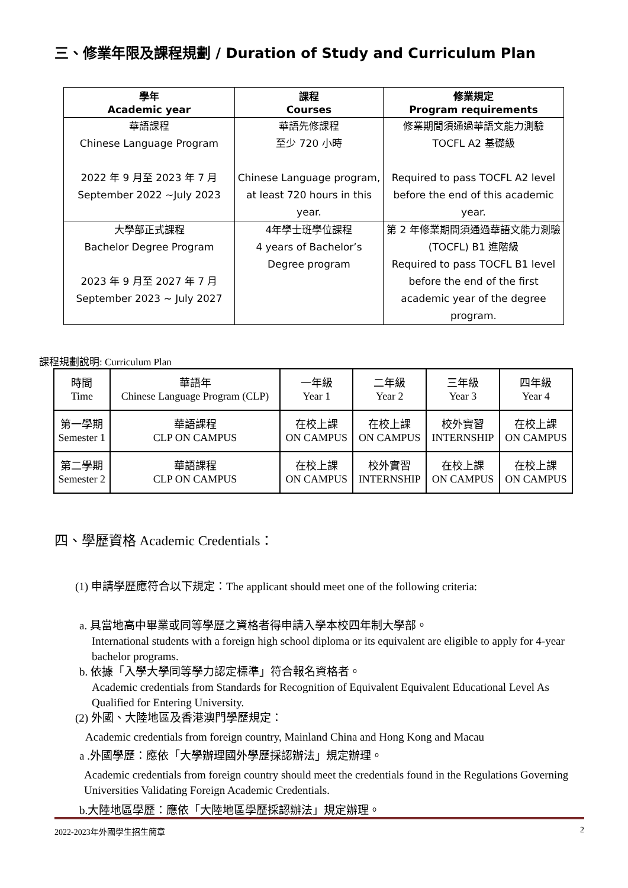三、修業年限及課程規劃 / Duration of Study and Curriculum Plan
| 學年 Academic year | 課程 Courses | 修業規定 Program requirements |
| --- | --- | --- |
| 華語課程 Chinese Language Program 2022 年 9 月至 2023 年 7 月 September 2022 ~July 2023 | 華語先修課程 至少 720 小時 Chinese Language program, at least 720 hours in this year. | 修業期間須通過華語文能力測驗 TOCFL A2 基礎級 Required to pass TOCFL A2 level before the end of this academic year. |
| 大學部正式課程 Bachelor Degree Program 2023 年 9 月至 2027 年 7 月 September 2023 ~ July 2027 | 4年學士班學位課程 4 years of Bachelor’s Degree program | 第 2 年修業期間須通過華語文能力測驗(TOCFL) B1 進階級 Required to pass TOCFL B1 level before the end of the first academic year of the degree program. |
課程規劃說明: Curriculum Plan
| 時間 Time | 華語年 Chinese Language Program (CLP) | 一年級 Year 1 | 二年級 Year 2 | 三年級 Year 3 | 四年級 Year 4 |
| 第一學期 Semester 1 | 華語課程 CLP ON CAMPUS | 在校上課 ON CAMPUS | 在校上課 ON CAMPUS | 校外實習 INTERNSHIP | 在校上課 ON CAMPUS |
| 第二學期 Semester 2 | 華語課程 CLP ON CAMPUS | 在校上課 ON CAMPUS | 校外實習 INTERNSHIP | 在校上課 ON CAMPUS | 在校上課 ON CAMPUS |
四、學歷資格 Academic Credentials：
(1) 申請學歷應符合以下規定：The applicant should meet one of the following criteria:
a. 具當地高中畢業或同等學歷之資格者得申請入學本校四年制大學部。
International students with a foreign high school diploma or its equivalent are eligible to apply for 4-year bachelor programs.
b. 依據「入學大學同等學力認定標準」符合報名資格者。
Academic credentials from Standards for Recognition of Equivalent Equivalent Educational Level As Qualified for Entering University.
(2) 外國、大陸地區及香港澳門學歷規定：
Academic credentials from foreign country, Mainland China and Hong Kong and Macau
a .外國學歷：應依「大學辦理國外學歷採認辦法」規定辦理。
Academic credentials from foreign country should meet the credentials found in the Regulations Governing Universities Validating Foreign Academic Credentials.
b.大陸地區學歷：應依「大陸地區學歷採認辦法」規定辦理。
2022-2023年外國學生招生簡章 2